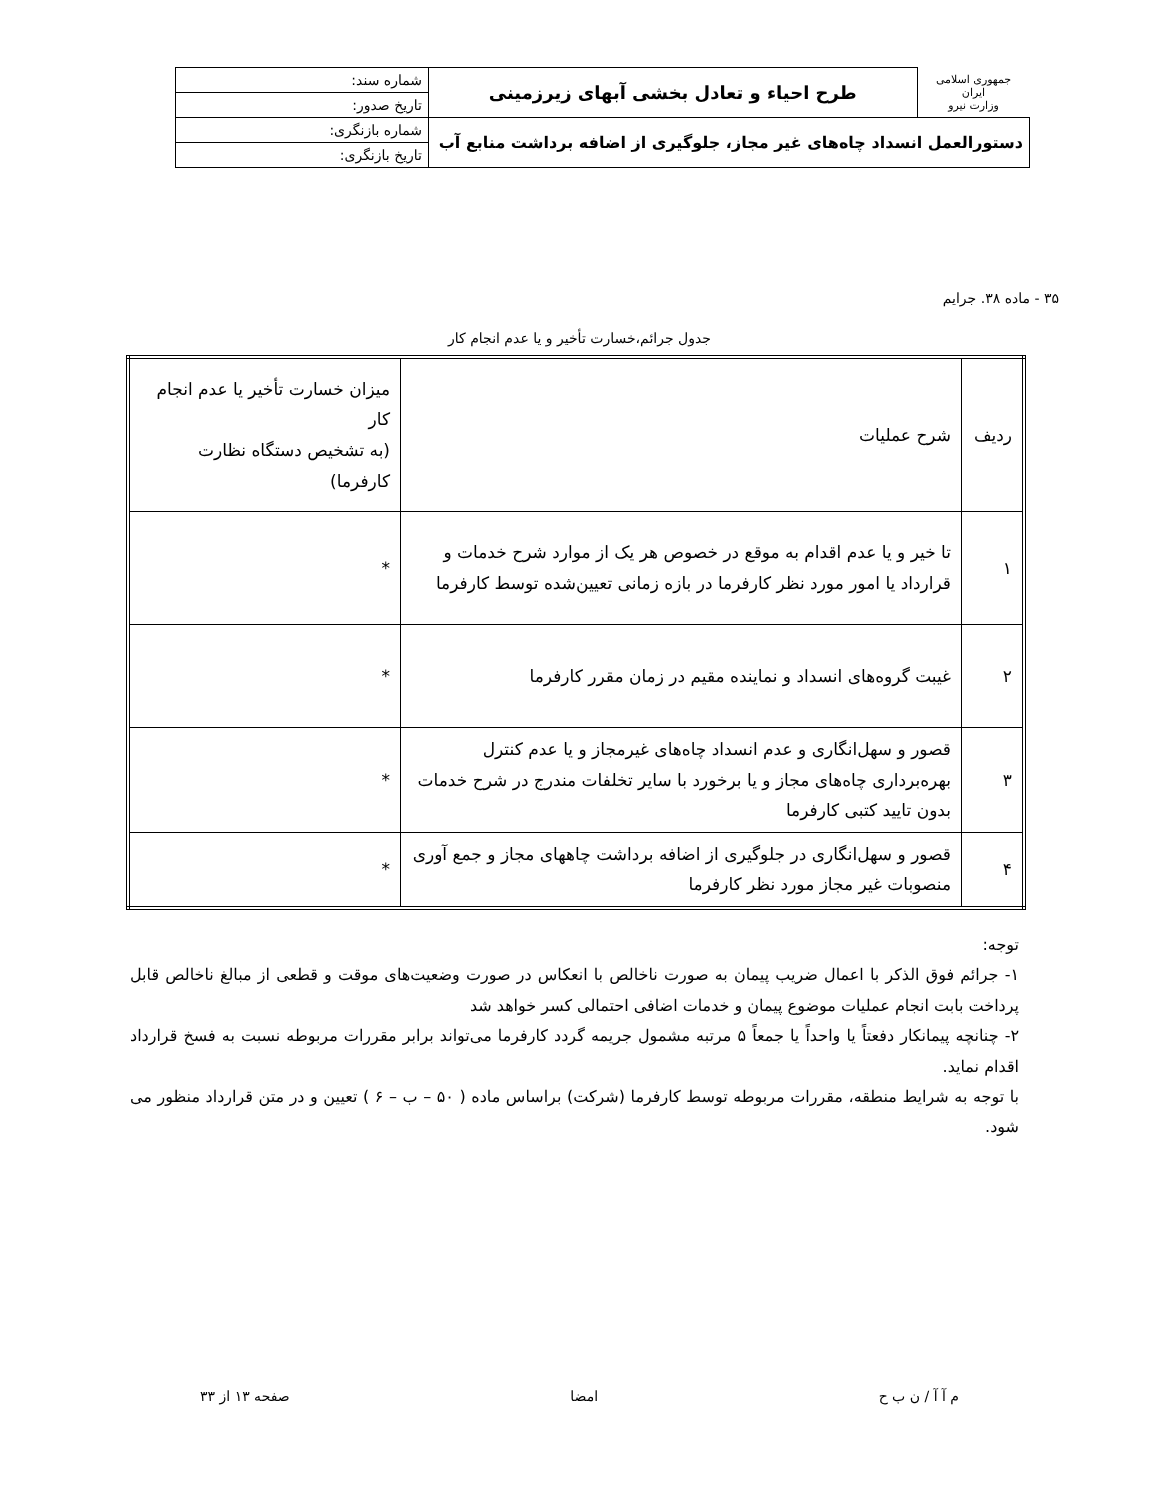| جمهوری اسلامی ایران وزارت نیرو | طرح احياء و تعادل بخشی آبهای زيرزمينی | شماره سند: |
| | | تاريخ صدور: |
| دستورالعمل انسداد چاه‌های غير مجاز، جلوگيری از اضافه برداشت منابع آب | | شماره بازنگری: |
| | | تاريخ بازنگری: |
۳۵ - ماده ۳۸. جرايم
جدول جرائم،خسارت تأخير و يا عدم انجام كار
| رديف | شرح عمليات | ميزان خسارت تأخير يا عدم انجام كار (به تشخيص دستگاه نظارت كارفرما) |
| ۱ | تا خير و يا عدم اقدام به موقع در خصوص هر يک از موارد شرح خدمات و قرارداد يا امور مورد نظر كارفرما در بازه زمانی تعيين‌شده توسط كارفرما | * |
| ۲ | غيبت گروه‌های انسداد و نماينده مقيم در زمان مقرر كارفرما | * |
| ۳ | قصور و سهل‌انگاری و عدم انسداد چاه‌های غيرمجاز و يا عدم كنترل بهره‌برداری چاه‌های مجاز و يا برخورد با ساير تخلفات مندرج در شرح خدمات بدون تاييد كتبی كارفرما | * |
| ۴ | قصور و سهل‌انگاری در جلوگيری از اضافه برداشت چاههای مجاز و جمع آوری منصوبات غير مجاز مورد نظر كارفرما | * |
توجه:
۱- جرائم فوق الذكر با اعمال ضريب پيمان به صورت ناخالص با انعكاس در صورت وضعيت‌های موقت و قطعی از مبالغ ناخالص قابل پرداخت بابت انجام عمليات موضوع پيمان و خدمات اضافی احتمالی كسر خواهد شد
۲- چنانچه پيمانكار دفعتاً يا واحداً يا جمعاً ۵ مرتبه مشمول جريمه گردد كارفرما می‌تواند برابر مقررات مربوطه نسبت به فسخ قرارداد اقدام نمايد.
با توجه به شرايط منطقه، مقررات مربوطه توسط كارفرما (شركت) براساس ماده ( ۵۰ – ب – ۶ ) تعيين و در متن قرارداد منظور می شود.
م آ آ / ن ب ح امضا صفحه ۱۳ از ۳۳